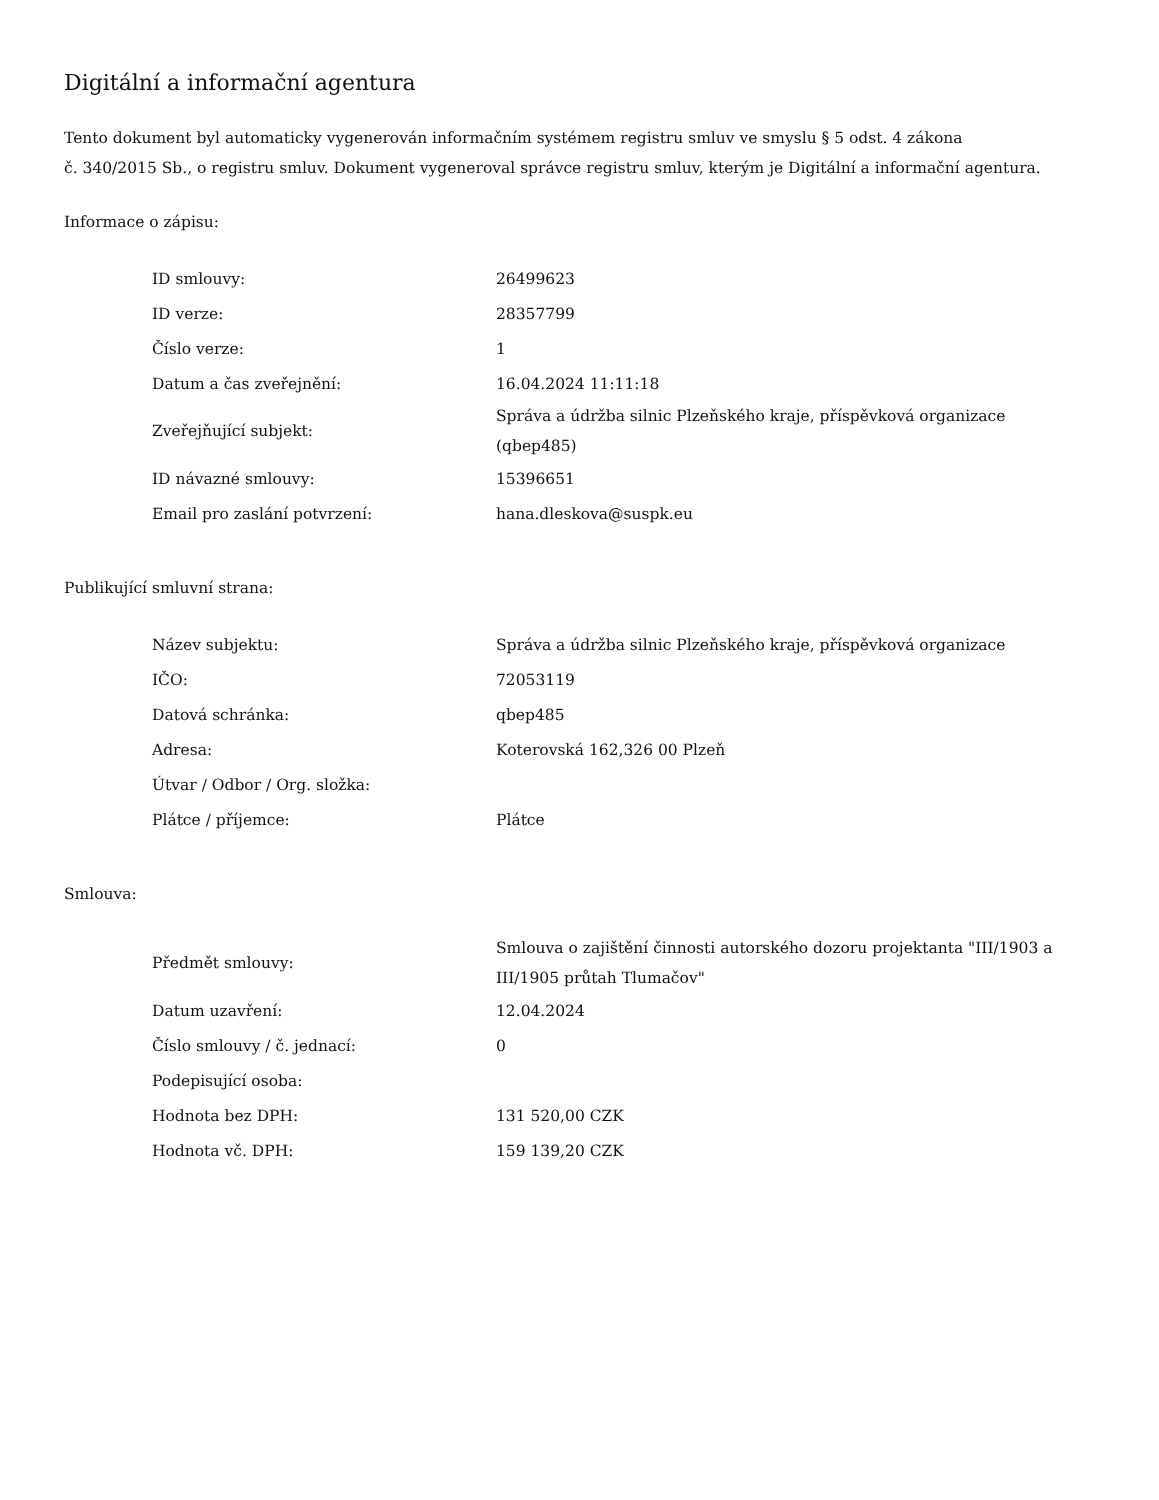Digitální a informační agentura
Tento dokument byl automaticky vygenerován informačním systémem registru smluv ve smyslu § 5 odst. 4 zákona
č. 340/2015 Sb., o registru smluv. Dokument vygeneroval správce registru smluv, kterým je Digitální a informační agentura.
Informace o zápisu:
| ID smlouvy: | 26499623 |
| ID verze: | 28357799 |
| Číslo verze: | 1 |
| Datum a čas zveřejnění: | 16.04.2024 11:11:18 |
| Zveřejňující subjekt: | Správa a údržba silnic Plzeňského kraje, příspěvková organizace (qbep485) |
| ID návazné smlouvy: | 15396651 |
| Email pro zaslání potvrzení: | hana.dleskova@suspk.eu |
Publikující smluvní strana:
| Název subjektu: | Správa a údržba silnic Plzeňského kraje, příspěvková organizace |
| IČO: | 72053119 |
| Datová schránka: | qbep485 |
| Adresa: | Koterovská 162,326 00 Plzeň |
| Útvar / Odbor / Org. složka: | |
| Plátce / příjemce: | Plátce |
Smlouva:
| Předmět smlouvy: | Smlouva o zajištění činnosti autorského dozoru projektanta "III/1903 a III/1905 průtah Tlumačov" |
| Datum uzavření: | 12.04.2024 |
| Číslo smlouvy / č. jednací: | 0 |
| Podepisující osoba: | |
| Hodnota bez DPH: | 131 520,00 CZK |
| Hodnota vč. DPH: | 159 139,20 CZK |